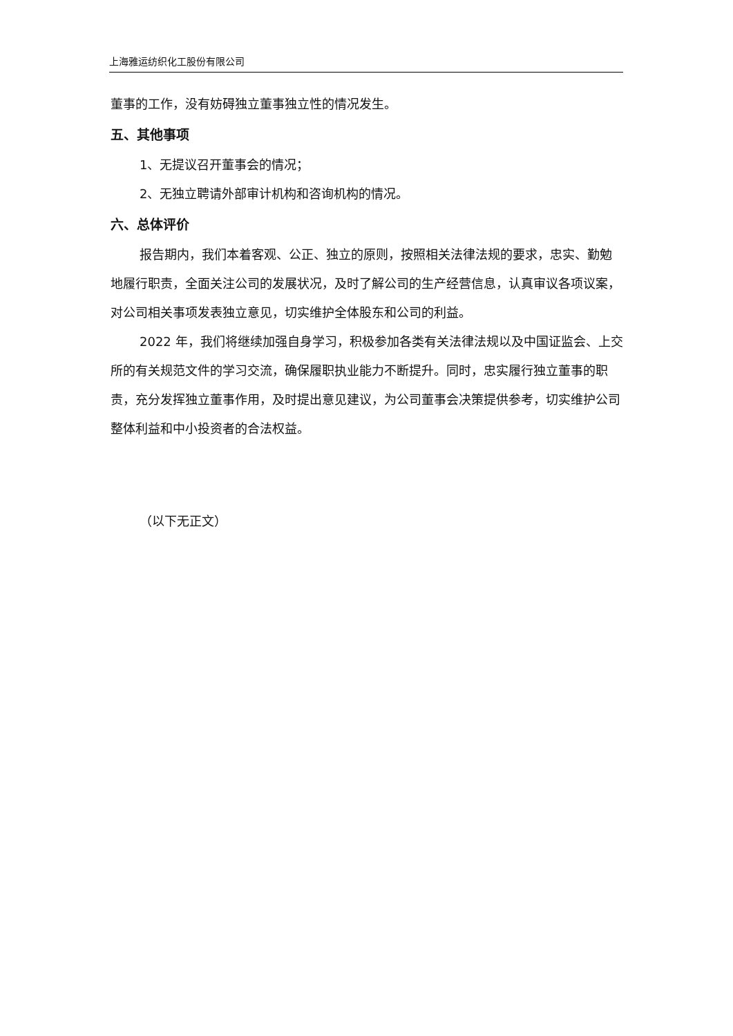上海雅运纺织化工股份有限公司
董事的工作，没有妨碍独立董事独立性的情况发生。
五、其他事项
1、无提议召开董事会的情况；
2、无独立聘请外部审计机构和咨询机构的情况。
六、总体评价
报告期内，我们本着客观、公正、独立的原则，按照相关法律法规的要求，忠实、勤勉地履行职责，全面关注公司的发展状况，及时了解公司的生产经营信息，认真审议各项议案，对公司相关事项发表独立意见，切实维护全体股东和公司的利益。
2022 年，我们将继续加强自身学习，积极参加各类有关法律法规以及中国证监会、上交所的有关规范文件的学习交流，确保履职执业能力不断提升。同时，忠实履行独立董事的职责，充分发挥独立董事作用，及时提出意见建议，为公司董事会决策提供参考，切实维护公司整体利益和中小投资者的合法权益。
（以下无正文）